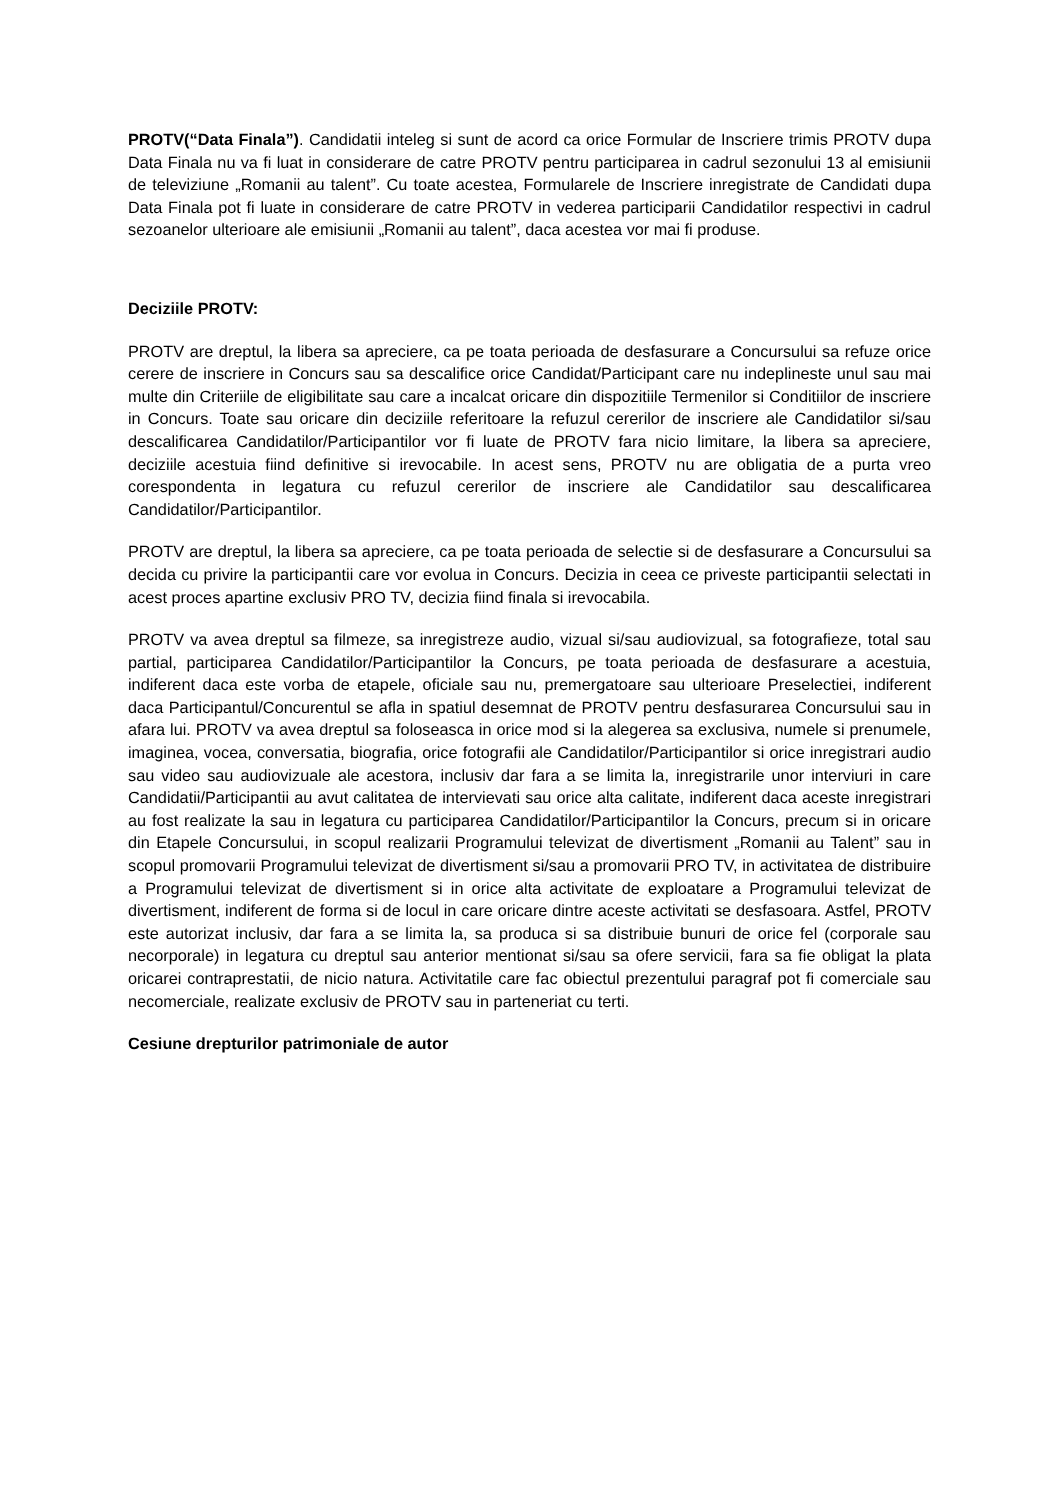PROTV(“Data Finala”). Candidatii inteleg si sunt de acord ca orice Formular de Inscriere trimis PROTV dupa Data Finala nu va fi luat in considerare de catre PROTV pentru participarea in cadrul sezonului 13 al emisiunii de televiziune „Romanii au talent”. Cu toate acestea, Formularele de Inscriere inregistrate de Candidati dupa Data Finala pot fi luate in considerare de catre PROTV in vederea participarii Candidatilor respectivi in cadrul sezoanelor ulterioare ale emisiunii „Romanii au talent”, daca acestea vor mai fi produse.
Deciziile PROTV:
PROTV are dreptul, la libera sa apreciere, ca pe toata perioada de desfasurare a Concursului sa refuze orice cerere de inscriere in Concurs sau sa descalifice orice Candidat/Participant care nu indeplineste unul sau mai multe din Criteriile de eligibilitate sau care a incalcat oricare din dispozitiile Termenilor si Conditiilor de inscriere in Concurs. Toate sau oricare din deciziile referitoare la refuzul cererilor de inscriere ale Candidatilor si/sau descalificarea Candidatilor/Participantilor vor fi luate de PROTV fara nicio limitare, la libera sa apreciere, deciziile acestuia fiind definitive si irevocabile. In acest sens, PROTV nu are obligatia de a purta vreo corespondenta in legatura cu refuzul cererilor de inscriere ale Candidatilor sau descalificarea Candidatilor/Participantilor.
PROTV are dreptul, la libera sa apreciere, ca pe toata perioada de selectie si de desfasurare a Concursului sa decida cu privire la participantii care vor evolua in Concurs. Decizia in ceea ce priveste participantii selectati in acest proces apartine exclusiv PRO TV, decizia fiind finala si irevocabila.
PROTV va avea dreptul sa filmeze, sa inregistreze audio, vizual si/sau audiovizual, sa fotografieze, total sau partial, participarea Candidatilor/Participantilor la Concurs, pe toata perioada de desfasurare a acestuia, indiferent daca este vorba de etapele, oficiale sau nu, premergatoare sau ulterioare Preselectiei, indiferent daca Participantul/Concurentul se afla in spatiul desemnat de PROTV pentru desfasurarea Concursului sau in afara lui. PROTV va avea dreptul sa foloseasca in orice mod si la alegerea sa exclusiva, numele si prenumele, imaginea, vocea, conversatia, biografia, orice fotografii ale Candidatilor/Participantilor si orice inregistrari audio sau video sau audiovizuale ale acestora, inclusiv dar fara a se limita la, inregistrarile unor interviuri in care Candidatii/Participantii au avut calitatea de intervievati sau orice alta calitate, indiferent daca aceste inregistrari au fost realizate la sau in legatura cu participarea Candidatilor/Participantilor la Concurs, precum si in oricare din Etapele Concursului, in scopul realizarii Programului televizat de divertisment „Romanii au Talent” sau in scopul promovarii Programului televizat de divertisment si/sau a promovarii PRO TV, in activitatea de distribuire a Programului televizat de divertisment si in orice alta activitate de exploatare a Programului televizat de divertisment, indiferent de forma si de locul in care oricare dintre aceste activitati se desfasoara. Astfel, PROTV este autorizat inclusiv, dar fara a se limita la, sa produca si sa distribuie bunuri de orice fel (corporale sau necorporale) in legatura cu dreptul sau anterior mentionat si/sau sa ofere servicii, fara sa fie obligat la plata oricarei contraprestatii, de nicio natura. Activitatile care fac obiectul prezentului paragraf pot fi comerciale sau necomerciale, realizate exclusiv de PROTV sau in parteneriat cu terti.
Cesiune drepturilor patrimoniale de autor